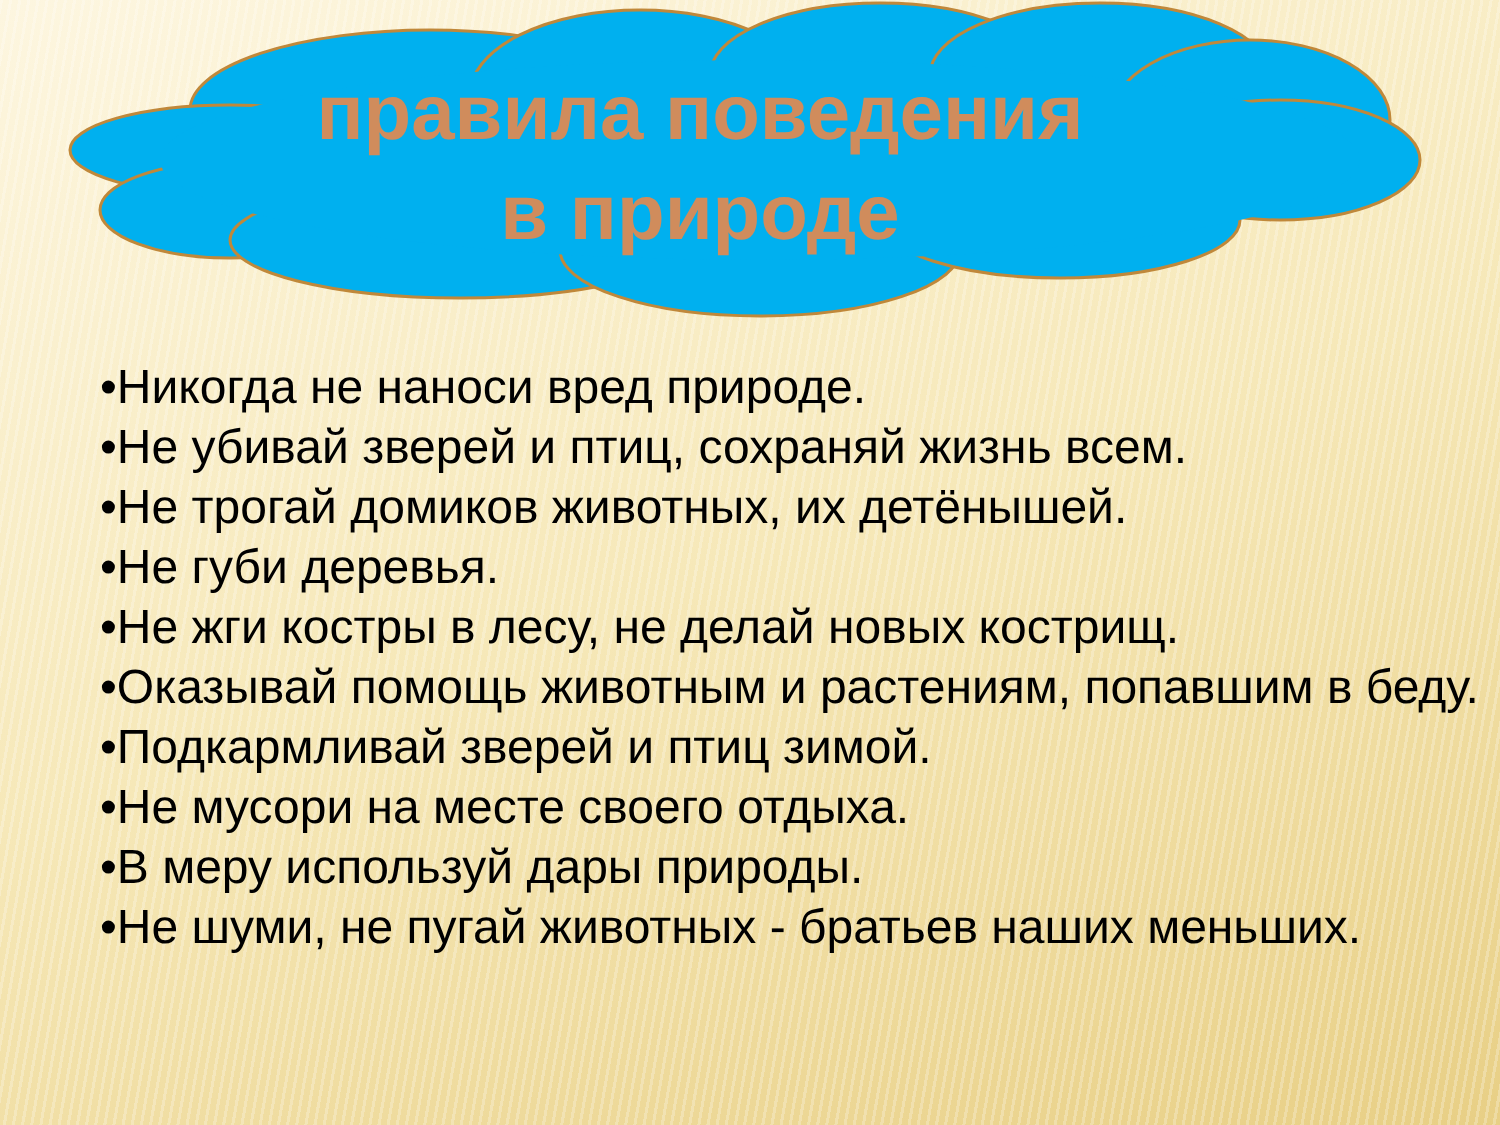правила поведения
в природе
•Никогда не наноси вред природе.
•Не убивай зверей и птиц, сохраняй жизнь всем.
•Не трогай домиков животных, их детёнышей.
•Не губи деревья.
•Не жги костры в лесу, не делай новых кострищ.
•Оказывай помощь животным и растениям, попавшим в беду.
•Подкармливай зверей и птиц зимой.
•Не мусори на месте своего отдыха.
•В меру используй дары природы.
•Не шуми, не пугай животных - братьев наших меньших.